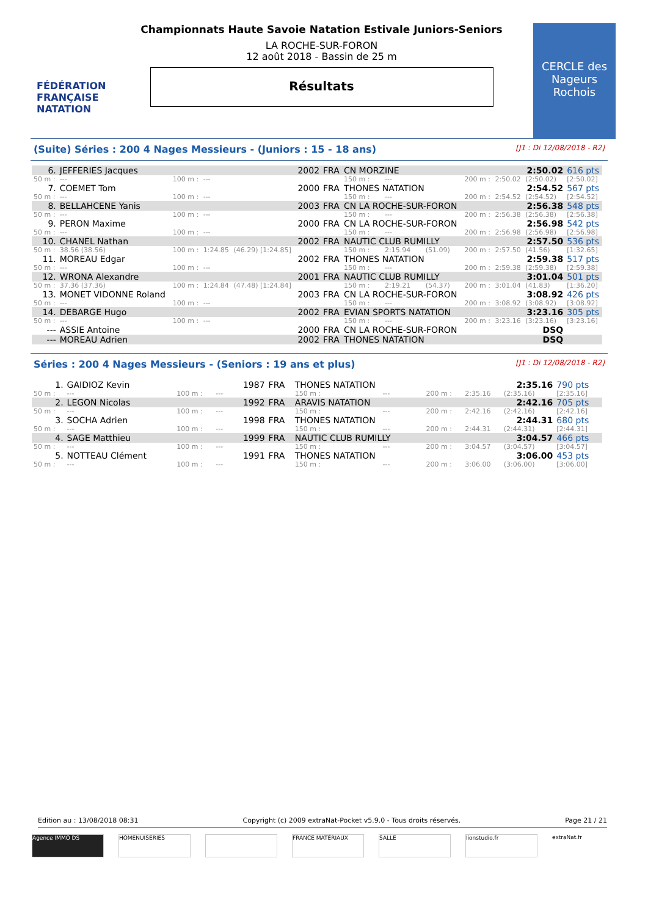FÉDÉRATION FRANÇAISE NATATION
Championnats Haute Savoie Natation Estivale Juniors-Seniors
LA ROCHE-SUR-FORON
12 août 2018 - Bassin de 25 m
Résultats
CERCLE des Nageurs Rochois
(Suite) Séries : 200 4 Nages Messieurs - (Juniors : 15 - 18 ans) [J1 : Di 12/08/2018 - R2]
| 6. | JEFFERIES Jacques | | | | 2002 | FRA | CN MORZINE | | | | | 2:50.02 | 616 pts |
| 50 m : | --- | 100 m : | --- | | | | 150 m : | --- | | 200 m : | 2:50.02 | (2:50.02) | [2:50.02] |
| 7. | COEMET Tom | | | | 2000 | FRA | THONES NATATION | | | | | 2:54.52 | 567 pts |
| 50 m : | --- | 100 m : | --- | | | | 150 m : | --- | | 200 m : | 2:54.52 | (2:54.52) | [2:54.52] |
| 8. | BELLAHCENE Yanis | | | | 2003 | FRA | CN LA ROCHE-SUR-FORON | | | | | 2:56.38 | 548 pts |
| 50 m : | --- | 100 m : | --- | | | | 150 m : | --- | | 200 m : | 2:56.38 | (2:56.38) | [2:56.38] |
| 9. | PERON Maxime | | | | 2000 | FRA | CN LA ROCHE-SUR-FORON | | | | | 2:56.98 | 542 pts |
| 50 m : | --- | 100 m : | --- | | | | 150 m : | --- | | 200 m : | 2:56.98 | (2:56.98) | [2:56.98] |
| 10. | CHANEL Nathan | | | | 2002 | FRA | NAUTIC CLUB RUMILLY | | | | | 2:57.50 | 536 pts |
| 50 m : | 38.56 (38.56) | 100 m : | 1:24.85 | (46.29) [1:24.85] | | | 150 m : | 2:15.94 | (51.09) | 200 m : | 2:57.50 | (41.56) | [1:32.65] |
| 11. | MOREAU Edgar | | | | 2002 | FRA | THONES NATATION | | | | | 2:59.38 | 517 pts |
| 50 m : | --- | 100 m : | --- | | | | 150 m : | --- | | 200 m : | 2:59.38 | (2:59.38) | [2:59.38] |
| 12. | WRONA Alexandre | | | | 2001 | FRA | NAUTIC CLUB RUMILLY | | | | | 3:01.04 | 501 pts |
| 50 m : | 37.36 (37.36) | 100 m : | 1:24.84 | (47.48) [1:24.84] | | | 150 m : | 2:19.21 | (54.37) | 200 m : | 3:01.04 | (41.83) | [1:36.20] |
| 13. | MONET VIDONNE Roland | | | | 2003 | FRA | CN LA ROCHE-SUR-FORON | | | | | 3:08.92 | 426 pts |
| 50 m : | --- | 100 m : | --- | | | | 150 m : | --- | | 200 m : | 3:08.92 | (3:08.92) | [3:08.92] |
| 14. | DEBARGE Hugo | | | | 2002 | FRA | EVIAN SPORTS NATATION | | | | | 3:23.16 | 305 pts |
| 50 m : | --- | 100 m : | --- | | | | 150 m : | --- | | 200 m : | 3:23.16 | (3:23.16) | [3:23.16] |
| --- | ASSIE Antoine | | | | 2000 | FRA | CN LA ROCHE-SUR-FORON | | | | | DSQ | |
| --- | MOREAU Adrien | | | | 2002 | FRA | THONES NATATION | | | | | DSQ | |
Séries : 200 4 Nages Messieurs - (Seniors : 19 ans et plus) [J1 : Di 12/08/2018 - R2]
| 1. | GAIDIOZ Kevin | | | | 1987 | FRA | THONES NATATION | | | | | 2:35.16 | 790 pts |
| 50 m : | --- | 100 m : | --- | | | | 150 m : | --- | | 200 m : | 2:35.16 | (2:35.16) | [2:35.16] |
| 2. | LEGON Nicolas | | | | 1992 | FRA | ARAVIS NATATION | | | | | 2:42.16 | 705 pts |
| 50 m : | --- | 100 m : | --- | | | | 150 m : | --- | | 200 m : | 2:42.16 | (2:42.16) | [2:42.16] |
| 3. | SOCHA Adrien | | | | 1998 | FRA | THONES NATATION | | | | | 2:44.31 | 680 pts |
| 50 m : | --- | 100 m : | --- | | | | 150 m : | --- | | 200 m : | 2:44.31 | (2:44.31) | [2:44.31] |
| 4. | SAGE Matthieu | | | | 1999 | FRA | NAUTIC CLUB RUMILLY | | | | | 3:04.57 | 466 pts |
| 50 m : | --- | 100 m : | --- | | | | 150 m : | --- | | 200 m : | 3:04.57 | (3:04.57) | [3:04.57] |
| 5. | NOTTEAU Clément | | | | 1991 | FRA | THONES NATATION | | | | | 3:06.00 | 453 pts |
| 50 m : | --- | 100 m : | --- | | | | 150 m : | --- | | 200 m : | 3:06.00 | (3:06.00) | [3:06.00] |
Edition au : 13/08/2018 08:31 Copyright (c) 2009 extraNat-Pocket v5.9.0 - Tous droits réservés. Page 21 / 21
Agence IMMO DS HOMENUISERIES FRANCE MATÉRIAUX SALLE lionstudio.fr extraNat.fr